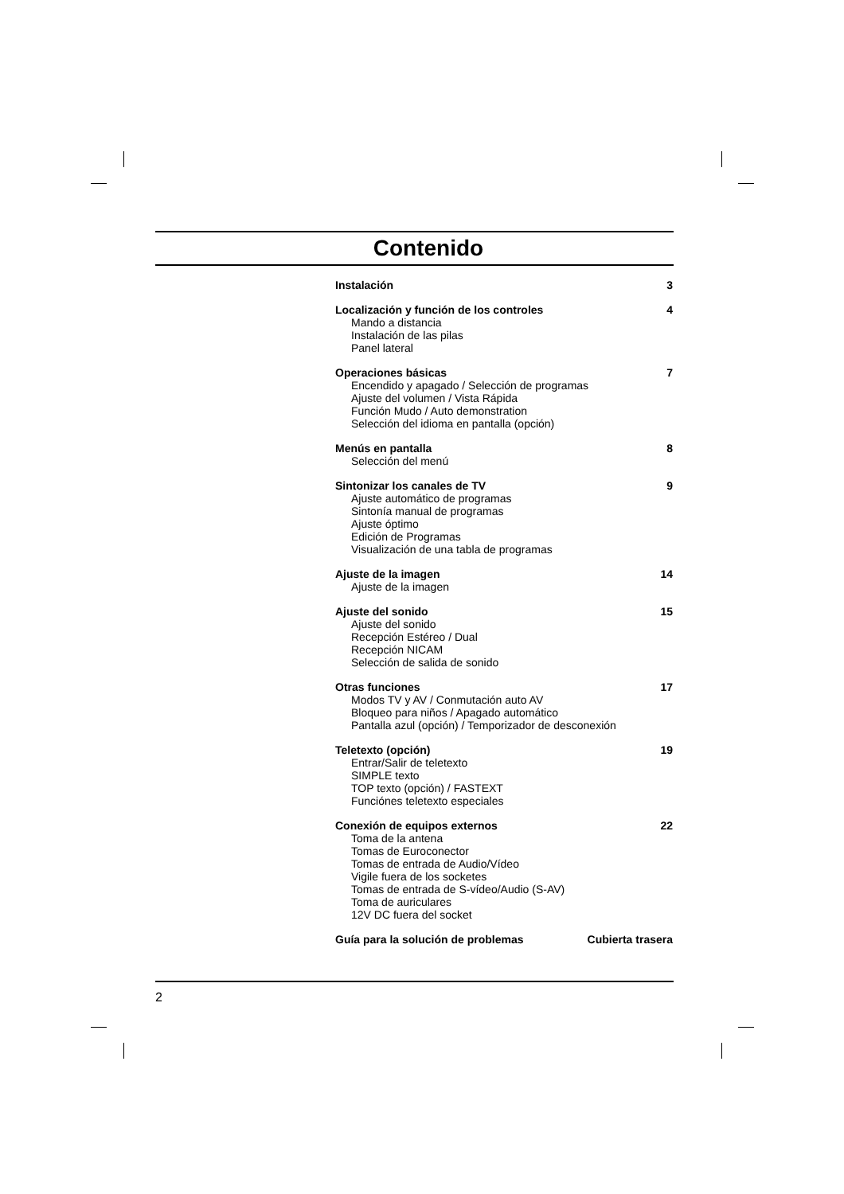Contenido
Instalación 3
Localización y función de los controles 4
Mando a distancia
Instalación de las pilas
Panel lateral
Operaciones básicas 7
Encendido y apagado / Selección de programas
Ajuste del volumen / Vista Rápida
Función Mudo / Auto demonstration
Selección del idioma en pantalla (opción)
Menús en pantalla 8
Selección del menú
Sintonizar los canales de TV 9
Ajuste automático de programas
Sintonía manual de programas
Ajuste óptimo
Edición de Programas
Visualización de una tabla de programas
Ajuste de la imagen 14
Ajuste de la imagen
Ajuste del sonido 15
Ajuste del sonido
Recepción Estéreo / Dual
Recepción NICAM
Selección de salida de sonido
Otras funciones 17
Modos TV y AV / Conmutación auto AV
Bloqueo para niños / Apagado automático
Pantalla azul (opción) / Temporizador de desconexión
Teletexto (opción) 19
Entrar/Salir de teletexto
SIMPLE texto
TOP texto (opción) / FASTEXT
Funciónes teletexto especiales
Conexión de equipos externos 22
Toma de la antena
Tomas de Euroconector
Tomas de entrada de Audio/Vídeo
Vigile fuera de los socketes
Tomas de entrada de S-vídeo/Audio (S-AV)
Toma de auriculares
12V DC fuera del socket
Guía para la solución de problemas Cubierta trasera
2